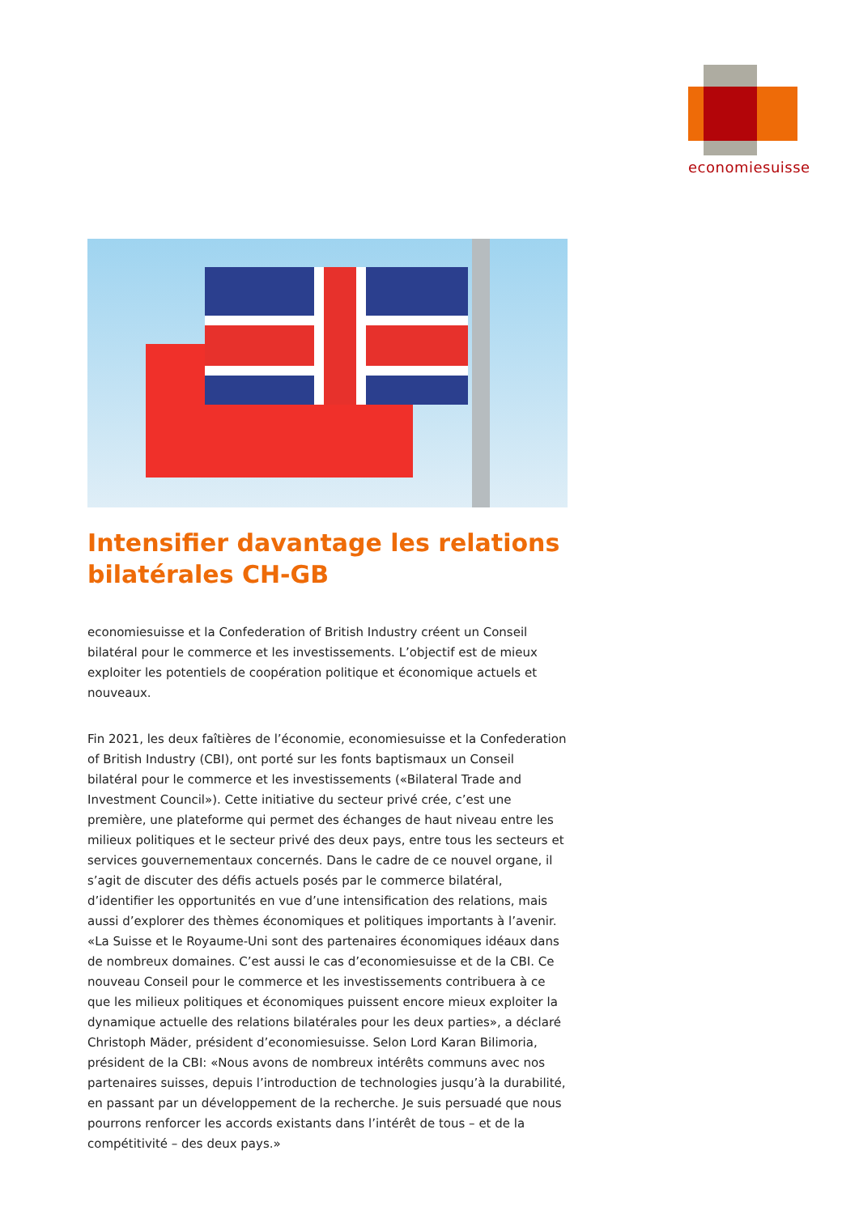economiesuisse
Intensifier davantage les relations bilatérales CH-GB
economiesuisse et la Confederation of British Industry créent un Conseil bilatéral pour le commerce et les investissements. L’objectif est de mieux exploiter les potentiels de coopération politique et économique actuels et nouveaux.
Fin 2021, les deux faîtières de l’économie, economiesuisse et la Confederation of British Industry (CBI), ont porté sur les fonts baptismaux un Conseil bilatéral pour le commerce et les investissements («Bilateral Trade and Investment Council»). Cette initiative du secteur privé crée, c’est une première, une plateforme qui permet des échanges de haut niveau entre les milieux politiques et le secteur privé des deux pays, entre tous les secteurs et services gouvernementaux concernés. Dans le cadre de ce nouvel organe, il s’agit de discuter des défis actuels posés par le commerce bilatéral, d’identifier les opportunités en vue d’une intensification des relations, mais aussi d’explorer des thèmes économiques et politiques importants à l’avenir. «La Suisse et le Royaume-Uni sont des partenaires économiques idéaux dans de nombreux domaines. C’est aussi le cas d’economiesuisse et de la CBI. Ce nouveau Conseil pour le commerce et les investissements contribuera à ce que les milieux politiques et économiques puissent encore mieux exploiter la dynamique actuelle des relations bilatérales pour les deux parties», a déclaré Christoph Mäder, président d’economiesuisse. Selon Lord Karan Bilimoria, président de la CBI: «Nous avons de nombreux intérêts communs avec nos partenaires suisses, depuis l’introduction de technologies jusqu’à la durabilité, en passant par un développement de la recherche. Je suis persuadé que nous pourrons renforcer les accords existants dans l’intérêt de tous – et de la compétitivité – des deux pays.»